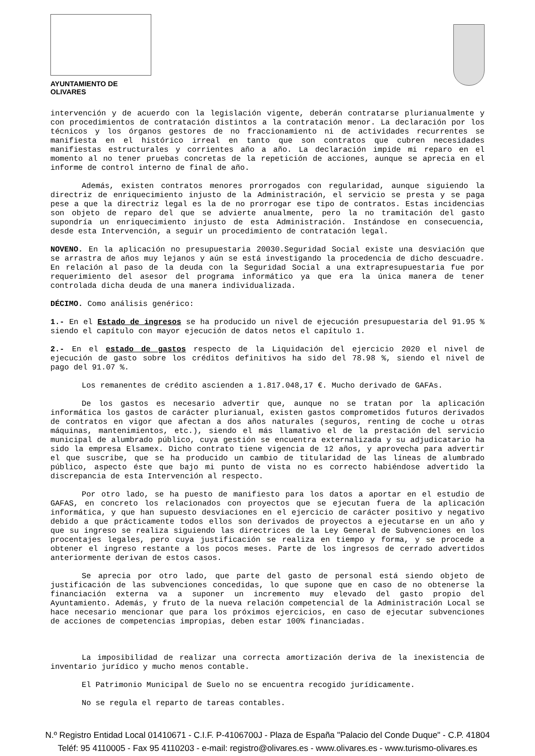AYUNTAMIENTO DE OLIVARES
intervención y de acuerdo con la legislación vigente, deberán contratarse plurianualmente y con procedimientos de contratación distintos a la contratación menor. La declaración por los técnicos y los órganos gestores de no fraccionamiento ni de actividades recurrentes se manifiesta en el histórico irreal en tanto que son contratos que cubren necesidades manifiestas estructurales y corrientes año a año. La declaración impide mi reparo en el momento al no tener pruebas concretas de la repetición de acciones, aunque se aprecia en el informe de control interno de final de año.
Además, existen contratos menores prorrogados con regularidad, aunque siguiendo la directriz de enriquecimiento injusto de la Administración, el servicio se presta y se paga pese a que la directriz legal es la de no prorrogar ese tipo de contratos. Estas incidencias son objeto de reparo del que se advierte anualmente, pero la no tramitación del gasto supondría un enriquecimiento injusto de esta Administración. Instándose en consecuencia, desde esta Intervención, a seguir un procedimiento de contratación legal.
NOVENO. En la aplicación no presupuestaria 20030.Seguridad Social existe una desviación que se arrastra de años muy lejanos y aún se está investigando la procedencia de dicho descuadre. En relación al paso de la deuda con la Seguridad Social a una extrapresupuestaria fue por requerimiento del asesor del programa informático ya que era la única manera de tener controlada dicha deuda de una manera individualizada.
DÉCIMO. Como análisis genérico:
1.- En el Estado de ingresos se ha producido un nivel de ejecución presupuestaria del 91.95 % siendo el capítulo con mayor ejecución de datos netos el capítulo 1.
2.- En el estado de gastos respecto de la Liquidación del ejercicio 2020 el nivel de ejecución de gasto sobre los créditos definitivos ha sido del 78.98 %, siendo el nivel de pago del 91.07 %.
Los remanentes de crédito ascienden a 1.817.048,17 €. Mucho derivado de GAFAs.
De los gastos es necesario advertir que, aunque no se tratan por la aplicación informática los gastos de carácter plurianual, existen gastos comprometidos futuros derivados de contratos en vigor que afectan a dos años naturales (seguros, renting de coche u otras máquinas, mantenimientos, etc.), siendo el más llamativo el de la prestación del servicio municipal de alumbrado público, cuya gestión se encuentra externalizada y su adjudicatario ha sido la empresa Elsamex. Dicho contrato tiene vigencia de 12 años, y aprovecha para advertir el que suscribe, que se ha producido un cambio de titularidad de las líneas de alumbrado público, aspecto éste que bajo mi punto de vista no es correcto habiéndose advertido la discrepancia de esta Intervención al respecto.
Por otro lado, se ha puesto de manifiesto para los datos a aportar en el estudio de GAFAS, en concreto los relacionados con proyectos que se ejecutan fuera de la aplicación informática, y que han supuesto desviaciones en el ejercicio de carácter positivo y negativo debido a que prácticamente todos ellos son derivados de proyectos a ejecutarse en un año y que su ingreso se realiza siguiendo las directrices de la Ley General de Subvenciones en los procentajes legales, pero cuya justificación se realiza en tiempo y forma, y se procede a obtener el ingreso restante a los pocos meses. Parte de los ingresos de cerrado advertidos anteriormente derivan de estos casos.
Se aprecia por otro lado, que parte del gasto de personal está siendo objeto de justificación de las subvenciones concedidas, lo que supone que en caso de no obtenerse la financiación externa va a suponer un incremento muy elevado del gasto propio del Ayuntamiento. Además, y fruto de la nueva relación competencial de la Administración Local se hace necesario mencionar que para los próximos ejercicios, en caso de ejecutar subvenciones de acciones de competencias impropias, deben estar 100% financiadas.
La imposibilidad de realizar una correcta amortización deriva de la inexistencia de inventario jurídico y mucho menos contable.
El Patrimonio Municipal de Suelo no se encuentra recogido jurídicamente.
No se regula el reparto de tareas contables.
N.º Registro Entidad Local 01410671 - C.I.F. P-4106700J - Plaza de España "Palacio del Conde Duque" - C.P. 41804
Teléf: 95 4110005 - Fax 95 4110203 - e-mail: registro@olivares.es - www.olivares.es - www.turismo-olivares.es